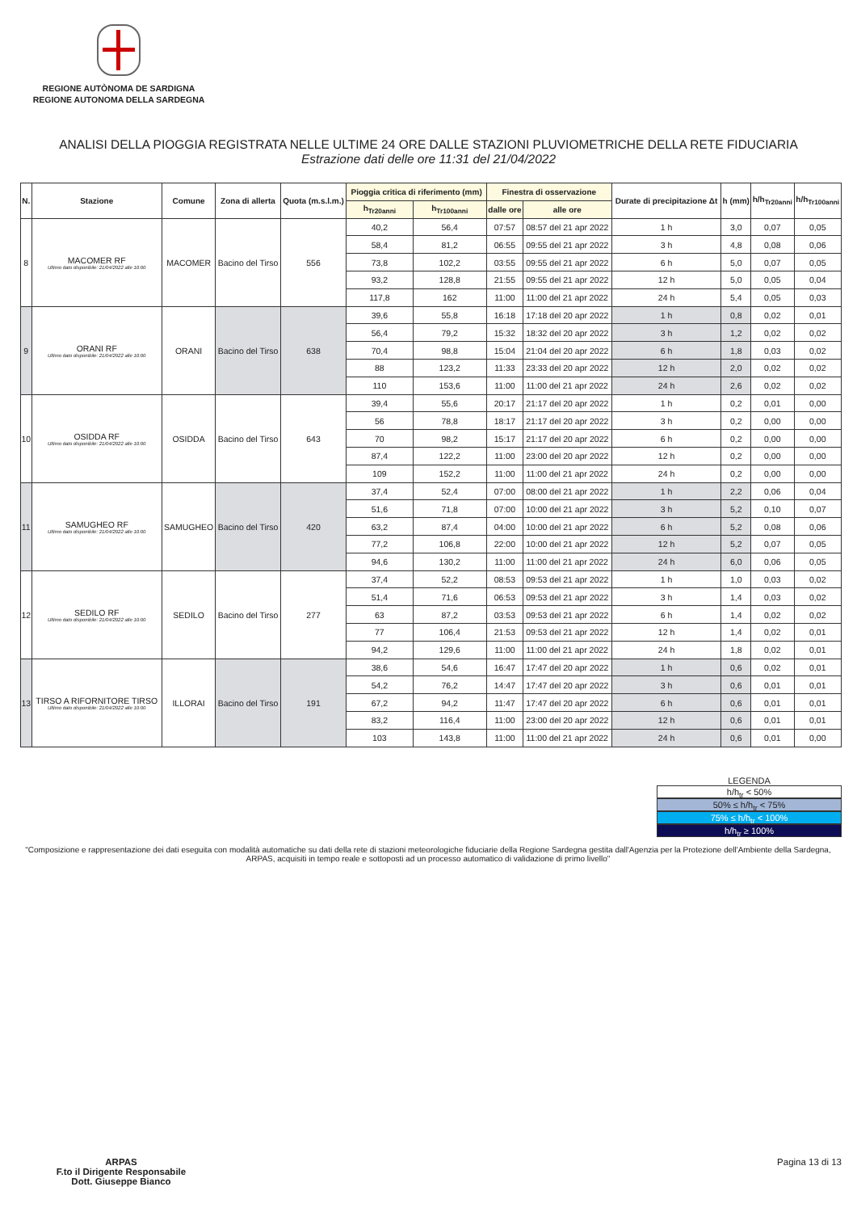REGIONE AUTÒNOMA DE SARDIGNA
REGIONE AUTONOMA DELLA SARDEGNA
ANALISI DELLA PIOGGIA REGISTRATA NELLE ULTIME 24 ORE DALLE STAZIONI PLUVIOMETRICHE DELLA RETE FIDUCIARIA
Estrazione dati delle ore 11:31 del 21/04/2022
| N. | Stazione | Comune | Zona di allerta | Quota (m.s.l.m.) | Pioggia critica di riferimento (mm) | | Finestra di osservazione | | Durate di precipitazione Δt | h (mm) | h/h<sub>Tr20anni</sub> | h/h<sub>Tr100anni</sub> |
| --- | --- | --- | --- | --- | --- | --- | --- | --- | --- | --- | --- | --- |
| | | | | | h<sub>Tr20anni</sub> | h<sub>Tr100anni</sub> | dalle ore | alle ore | | | | |
| 8 | MACOMER RF Ultimo dato disponibile: 21/04/2022 alle 10:00 | MACOMER | Bacino del Tirso | 556 | 40,2 | 56,4 | 07:57 | 08:57 del 21 apr 2022 | 1 h | 3,0 | 0,07 | 0,05 |
| | | | | | 58,4 | 81,2 | 06:55 | 09:55 del 21 apr 2022 | 3 h | 4,8 | 0,08 | 0,06 |
| | | | | | 73,8 | 102,2 | 03:55 | 09:55 del 21 apr 2022 | 6 h | 5,0 | 0,07 | 0,05 |
| | | | | | 93,2 | 128,8 | 21:55 | 09:55 del 21 apr 2022 | 12 h | 5,0 | 0,05 | 0,04 |
| | | | | | 117,8 | 162 | 11:00 | 11:00 del 21 apr 2022 | 24 h | 5,4 | 0,05 | 0,03 |
| 9 | ORANI RF Ultimo dato disponibile: 21/04/2022 alle 10:00 | ORANI | Bacino del Tirso | 638 | 39,6 | 55,8 | 16:18 | 17:18 del 20 apr 2022 | 1 h | 0,8 | 0,02 | 0,01 |
| | | | | | 56,4 | 79,2 | 15:32 | 18:32 del 20 apr 2022 | 3 h | 1,2 | 0,02 | 0,02 |
| | | | | | 70,4 | 98,8 | 15:04 | 21:04 del 20 apr 2022 | 6 h | 1,8 | 0,03 | 0,02 |
| | | | | | 88 | 123,2 | 11:33 | 23:33 del 20 apr 2022 | 12 h | 2,0 | 0,02 | 0,02 |
| | | | | | 110 | 153,6 | 11:00 | 11:00 del 21 apr 2022 | 24 h | 2,6 | 0,02 | 0,02 |
| 10 | OSIDDA RF Ultimo dato disponibile: 21/04/2022 alle 10:00 | OSIDDA | Bacino del Tirso | 643 | 39,4 | 55,6 | 20:17 | 21:17 del 20 apr 2022 | 1 h | 0,2 | 0,01 | 0,00 |
| | | | | | 56 | 78,8 | 18:17 | 21:17 del 20 apr 2022 | 3 h | 0,2 | 0,00 | 0,00 |
| | | | | | 70 | 98,2 | 15:17 | 21:17 del 20 apr 2022 | 6 h | 0,2 | 0,00 | 0,00 |
| | | | | | 87,4 | 122,2 | 11:00 | 23:00 del 20 apr 2022 | 12 h | 0,2 | 0,00 | 0,00 |
| | | | | | 109 | 152,2 | 11:00 | 11:00 del 21 apr 2022 | 24 h | 0,2 | 0,00 | 0,00 |
| 11 | SAMUGHEO RF Ultimo dato disponibile: 21/04/2022 alle 10:00 | SAMUGHEO | Bacino del Tirso | 420 | 37,4 | 52,4 | 07:00 | 08:00 del 21 apr 2022 | 1 h | 2,2 | 0,06 | 0,04 |
| | | | | | 51,6 | 71,8 | 07:00 | 10:00 del 21 apr 2022 | 3 h | 5,2 | 0,10 | 0,07 |
| | | | | | 63,2 | 87,4 | 04:00 | 10:00 del 21 apr 2022 | 6 h | 5,2 | 0,08 | 0,06 |
| | | | | | 77,2 | 106,8 | 22:00 | 10:00 del 21 apr 2022 | 12 h | 5,2 | 0,07 | 0,05 |
| | | | | | 94,6 | 130,2 | 11:00 | 11:00 del 21 apr 2022 | 24 h | 6,0 | 0,06 | 0,05 |
| 12 | SEDILO RF Ultimo dato disponibile: 21/04/2022 alle 10:00 | SEDILO | Bacino del Tirso | 277 | 37,4 | 52,2 | 08:53 | 09:53 del 21 apr 2022 | 1 h | 1,0 | 0,03 | 0,02 |
| | | | | | 51,4 | 71,6 | 06:53 | 09:53 del 21 apr 2022 | 3 h | 1,4 | 0,03 | 0,02 |
| | | | | | 63 | 87,2 | 03:53 | 09:53 del 21 apr 2022 | 6 h | 1,4 | 0,02 | 0,02 |
| | | | | | 77 | 106,4 | 21:53 | 09:53 del 21 apr 2022 | 12 h | 1,4 | 0,02 | 0,01 |
| | | | | | 94,2 | 129,6 | 11:00 | 11:00 del 21 apr 2022 | 24 h | 1,8 | 0,02 | 0,01 |
| 13 | TIRSO A RIFORNITORE TIRSO Ultimo dato disponibile: 21/04/2022 alle 10:00 | ILLORAI | Bacino del Tirso | 191 | 38,6 | 54,6 | 16:47 | 17:47 del 20 apr 2022 | 1 h | 0,6 | 0,02 | 0,01 |
| | | | | | 54,2 | 76,2 | 14:47 | 17:47 del 20 apr 2022 | 3 h | 0,6 | 0,01 | 0,01 |
| | | | | | 67,2 | 94,2 | 11:47 | 17:47 del 20 apr 2022 | 6 h | 0,6 | 0,01 | 0,01 |
| | | | | | 83,2 | 116,4 | 11:00 | 23:00 del 20 apr 2022 | 12 h | 0,6 | 0,01 | 0,01 |
| | | | | | 103 | 143,8 | 11:00 | 11:00 del 21 apr 2022 | 24 h | 0,6 | 0,01 | 0,00 |
LEGENDA
h/h<sub>tr</sub> < 50%
50% ≤ h/h<sub>tr</sub> < 75%
75% ≤ h/h<sub>tr</sub> < 100%
h/h<sub>tr</sub> ≥ 100%
"Composizione e rappresentazione dei dati eseguita con modalità automatiche su dati della rete di stazioni meteorologiche fiduciarie della Regione Sardegna gestita dall'Agenzia per la Protezione dell'Ambiente della Sardegna, ARPAS, acquisiti in tempo reale e sottoposti ad un processo automatico di validazione di primo livello"
ARPAS
F.to il Dirigente Responsabile
Dott. Giuseppe Bianco
Pagina 13 di 13